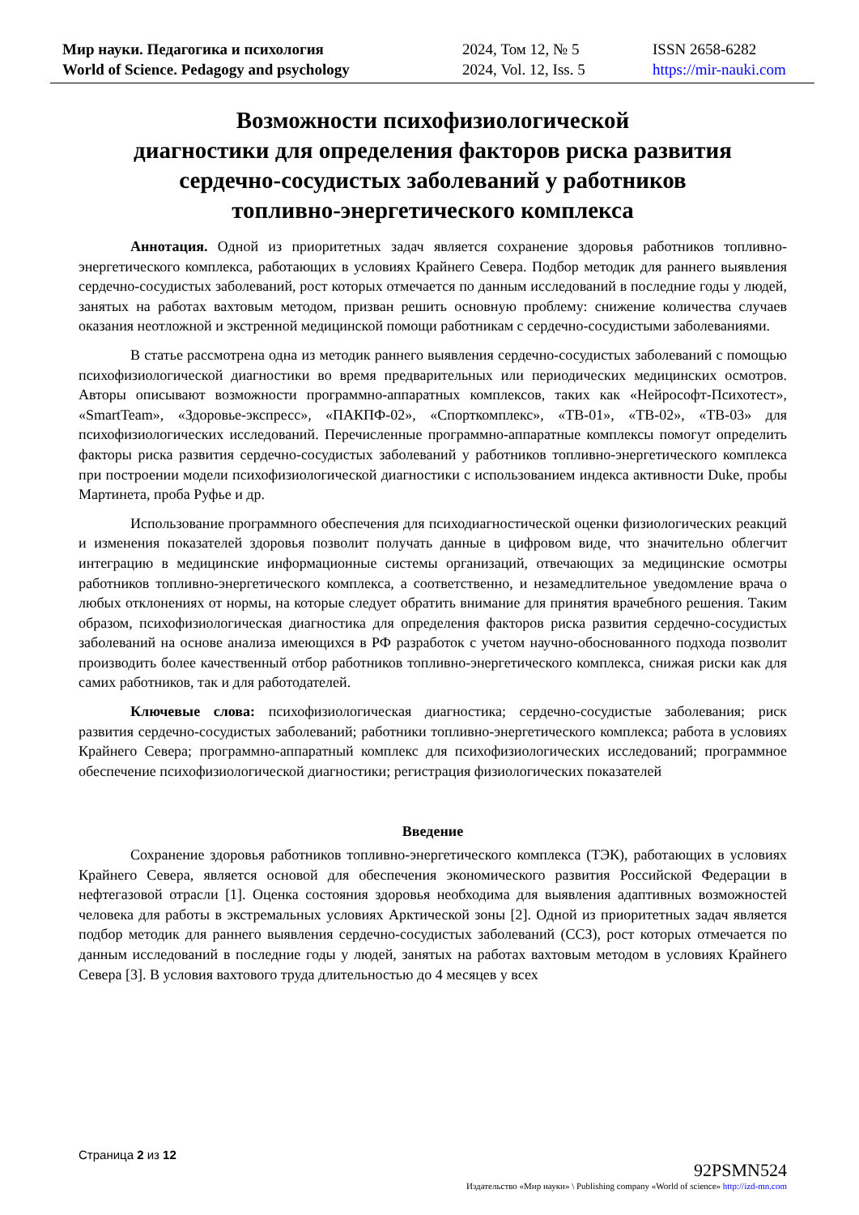Мир науки. Педагогика и психология
World of Science. Pedagogy and psychology
2024, Том 12, № 5
2024, Vol. 12, Iss. 5
ISSN 2658-6282
https://mir-nauki.com
Возможности психофизиологической
диагностики для определения факторов риска развития
сердечно-сосудистых заболеваний у работников
топливно-энергетического комплекса
Аннотация. Одной из приоритетных задач является сохранение здоровья работников топливно-энергетического комплекса, работающих в условиях Крайнего Севера. Подбор методик для раннего выявления сердечно-сосудистых заболеваний, рост которых отмечается по данным исследований в последние годы у людей, занятых на работах вахтовым методом, призван решить основную проблему: снижение количества случаев оказания неотложной и экстренной медицинской помощи работникам с сердечно-сосудистыми заболеваниями.
В статье рассмотрена одна из методик раннего выявления сердечно-сосудистых заболеваний с помощью психофизиологической диагностики во время предварительных или периодических медицинских осмотров. Авторы описывают возможности программно-аппаратных комплексов, таких как «Нейрософт-Психотест», «SmartTeam», «Здоровье-экспресс», «ПАКПФ-02», «Спорткомплекс», «ТВ-01», «ТВ-02», «ТВ-03» для психофизиологических исследований. Перечисленные программно-аппаратные комплексы помогут определить факторы риска развития сердечно-сосудистых заболеваний у работников топливно-энергетического комплекса при построении модели психофизиологической диагностики с использованием индекса активности Duke, пробы Мартинета, проба Руфье и др.
Использование программного обеспечения для психодиагностической оценки физиологических реакций и изменения показателей здоровья позволит получать данные в цифровом виде, что значительно облегчит интеграцию в медицинские информационные системы организаций, отвечающих за медицинские осмотры работников топливно-энергетического комплекса, а соответственно, и незамедлительное уведомление врача о любых отклонениях от нормы, на которые следует обратить внимание для принятия врачебного решения. Таким образом, психофизиологическая диагностика для определения факторов риска развития сердечно-сосудистых заболеваний на основе анализа имеющихся в РФ разработок с учетом научно-обоснованного подхода позволит производить более качественный отбор работников топливно-энергетического комплекса, снижая риски как для самих работников, так и для работодателей.
Ключевые слова: психофизиологическая диагностика; сердечно-сосудистые заболевания; риск развития сердечно-сосудистых заболеваний; работники топливно-энергетического комплекса; работа в условиях Крайнего Севера; программно-аппаратный комплекс для психофизиологических исследований; программное обеспечение психофизиологической диагностики; регистрация физиологических показателей
Введение
Сохранение здоровья работников топливно-энергетического комплекса (ТЭК), работающих в условиях Крайнего Севера, является основой для обеспечения экономического развития Российской Федерации в нефтегазовой отрасли [1]. Оценка состояния здоровья необходима для выявления адаптивных возможностей человека для работы в экстремальных условиях Арктической зоны [2]. Одной из приоритетных задач является подбор методик для раннего выявления сердечно-сосудистых заболеваний (ССЗ), рост которых отмечается по данным исследований в последние годы у людей, занятых на работах вахтовым методом в условиях Крайнего Севера [3]. В условия вахтового труда длительностью до 4 месяцев у всех
Страница 2 из 12
92PSMN524
Издательство «Мир науки» \ Publishing company «World of science» http://izd-mn.com